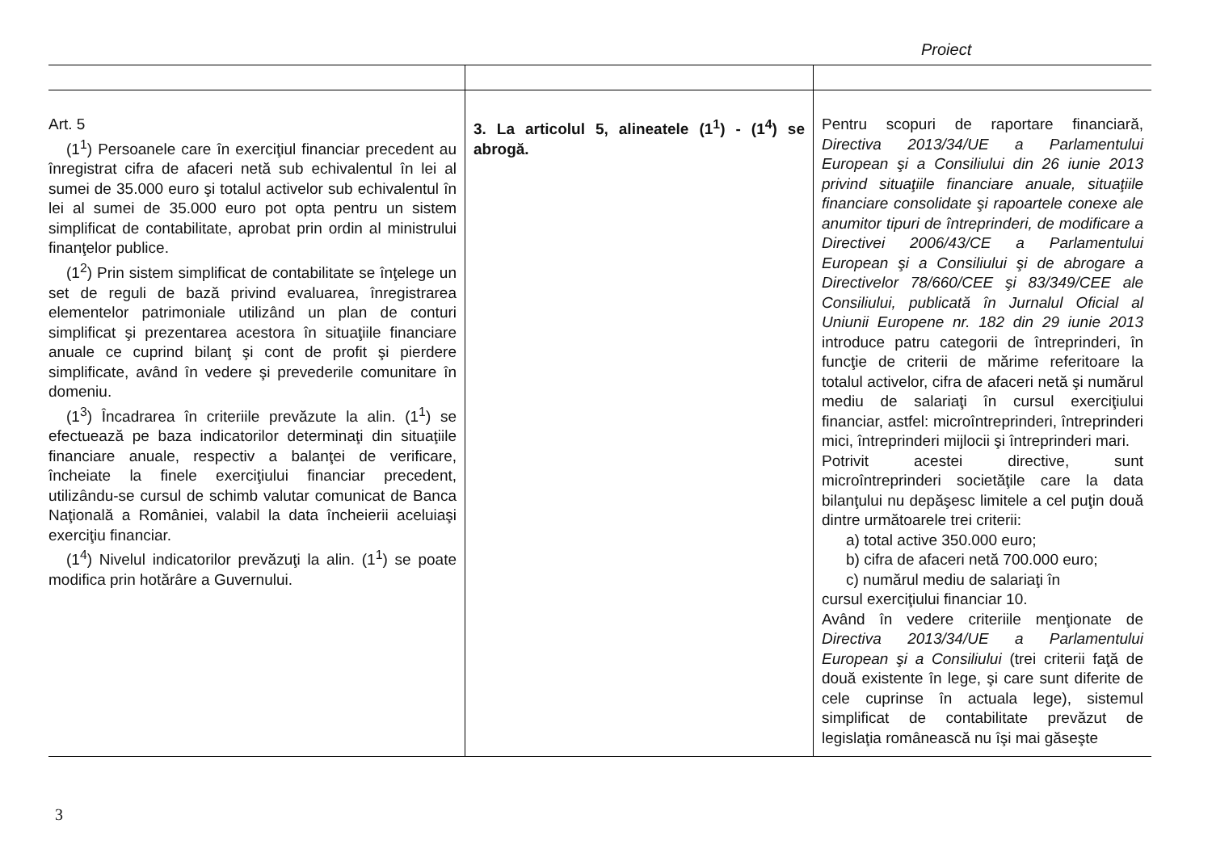Proiect
| Art. 5 (1<sup>1</sup>) Persoanele care în exerciţiul financiar precedent au înregistrat cifra de afaceri netă sub echivalentul în lei al sumei de 35.000 euro şi totalul activelor sub echivalentul în lei al sumei de 35.000 euro pot opta pentru un sistem simplificat de contabilitate, aprobat prin ordin al ministrului finanţelor publice. (1<sup>2</sup>) Prin sistem simplificat de contabilitate se înţelege un set de reguli de bază privind evaluarea, înregistrarea elementelor patrimoniale utilizând un plan de conturi simplificat şi prezentarea acestora în situaţiile financiare anuale ce cuprind bilanţ şi cont de profit şi pierdere simplificate, având în vedere şi prevederile comunitare în domeniu. (1<sup>3</sup>) Încadrarea în criteriile prevăzute la alin. (1<sup>1</sup>) se efectuează pe baza indicatorilor determinaţi din situaţiile financiare anuale, respectiv a balanţei de verificare, încheiate la finele exerciţiului financiar precedent, utilizându-se cursul de schimb valutar comunicat de Banca Naţională a României, valabil la data încheierii aceluiaşi exerciţiu financiar. (1<sup>4</sup>) Nivelul indicatorilor prevăzuţi la alin. (1<sup>1</sup>) se poate modifica prin hotărâre a Guvernului. | 3. La articolul 5, alineatele (1<sup>1</sup>) - (1<sup>4</sup>) se abrogă. | Pentru scopuri de raportare financiară, Directiva 2013/34/UE a Parlamentului European şi a Consiliului din 26 iunie 2013 privind situaţiile financiare anuale, situaţiile financiare consolidate şi rapoartele conexe ale anumitor tipuri de întreprinderi, de modificare a Directivei 2006/43/CE a Parlamentului European şi a Consiliului şi de abrogare a Directivelor 78/660/CEE şi 83/349/CEE ale Consiliului, publicată în Jurnalul Oficial al Uniunii Europene nr. 182 din 29 iunie 2013 introduce patru categorii de întreprinderi, în funcţie de criterii de mărime referitoare la totalul activelor, cifra de afaceri netă şi numărul mediu de salariaţi în cursul exerciţiului financiar, astfel: microîntreprinderi, întreprinderi mici, întreprinderi mijlocii şi întreprinderi mari. Potrivit acestei directive, sunt microîntreprinderi societăţile care la data bilanţului nu depăşesc limitele a cel puţin două dintre următoarele trei criterii: a) total active 350.000 euro; b) cifra de afaceri netă 700.000 euro; c) numărul mediu de salariaţi în cursul exerciţiului financiar 10. Având în vedere criteriile menţionate de Directiva 2013/34/UE a Parlamentului European şi a Consiliului (trei criterii faţă de două existente în lege, şi care sunt diferite de cele cuprinse în actuala lege), sistemul simplificat de contabilitate prevăzut de legislaţia românească nu îşi mai găseşte |
3